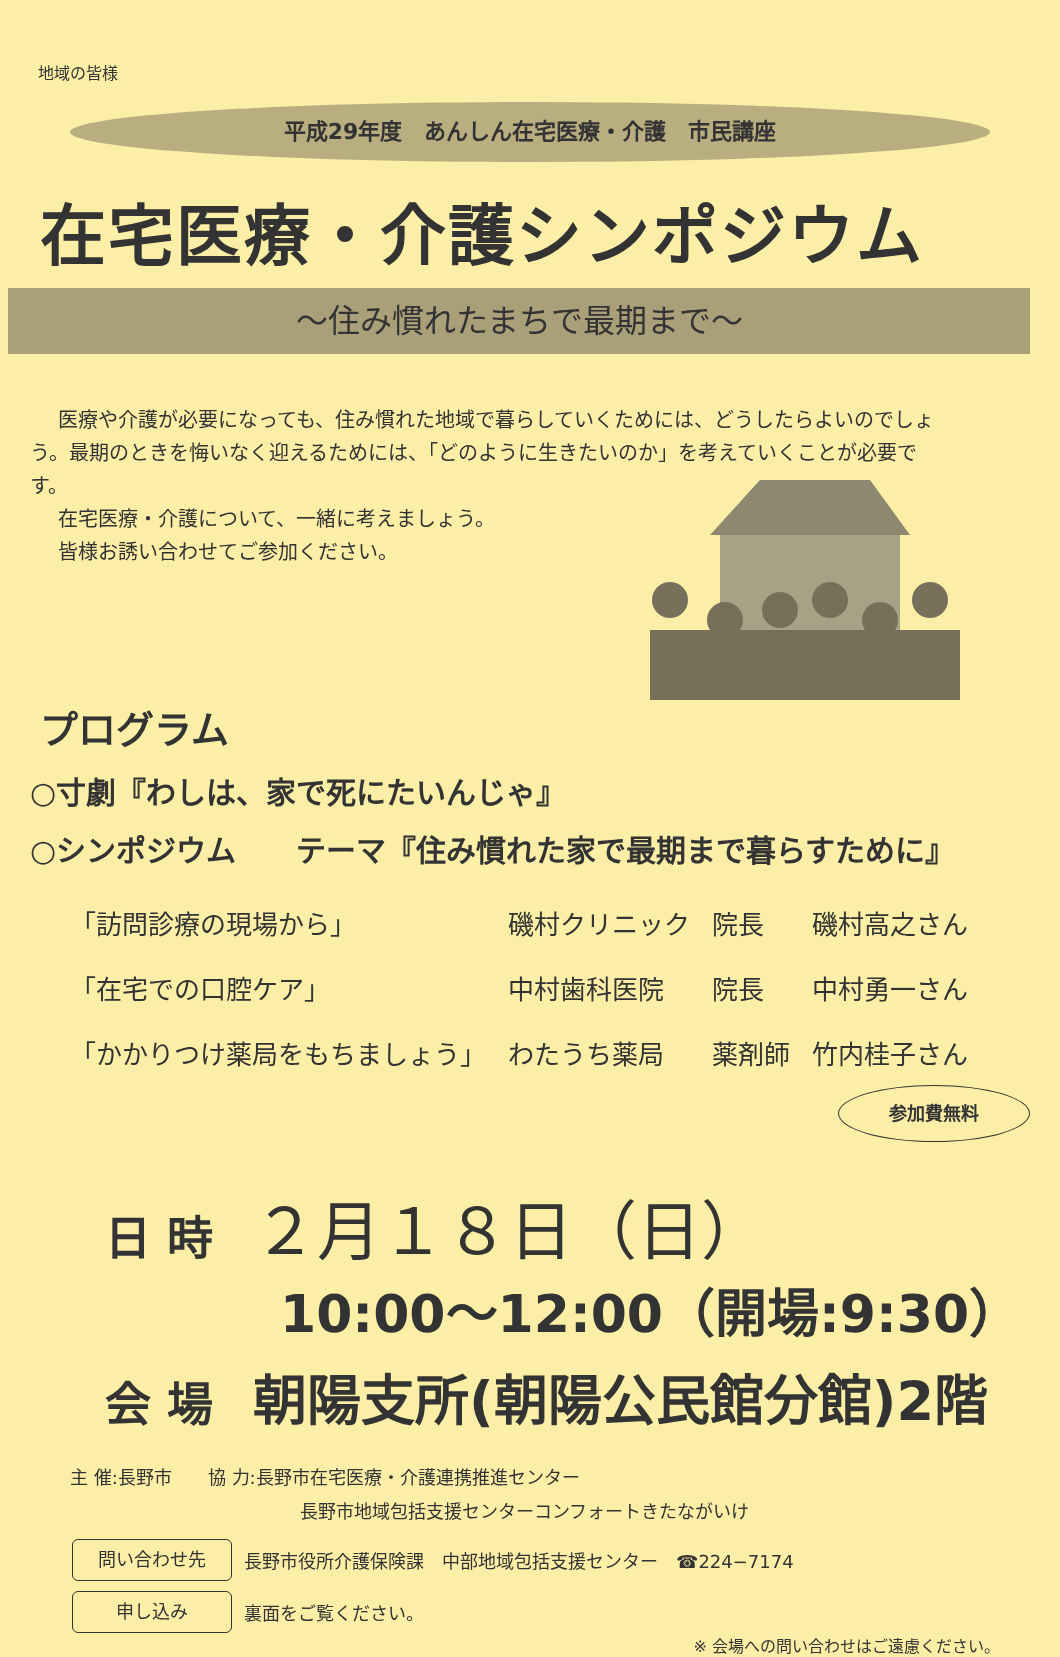地域の皆様
平成29年度　あんしん在宅医療・介護　市民講座
在宅医療・介護シンポジウム
～住み慣れたまちで最期まで～
医療や介護が必要になっても、住み慣れた地域で暮らしていくためには、どうしたらよいのでしょう。最期のときを悔いなく迎えるためには、「どのように生きたいのか」を考えていくことが必要です。
在宅医療・介護について、一緒に考えましょう。
皆様お誘い合わせてご参加ください。
プログラム
○寸劇『わしは、家で死にたいんじゃ』
○シンポジウム　　テーマ『住み慣れた家で最期まで暮らすために』
| 「訪問診療の現場から」 | 磯村クリニック | 院長 | 磯村高之さん |
| 「在宅での口腔ケア」 | 中村歯科医院 | 院長 | 中村勇一さん |
| 「かかりつけ薬局をもちましょう」 | わたうち薬局 | 薬剤師 | 竹内桂子さん |
日 時 ２月１８日（日）
参加費無料
10:00～12:00（開場:9:30）
会 場 朝陽支所(朝陽公民館分館)2階
主 催:長野市　　協 力:長野市在宅医療・介護連携推進センター
長野市地域包括支援センターコンフォートきたながいけ
問い合わせ先
長野市役所介護保険課　中部地域包括支援センター　☎224−7174
申し込み
裏面をご覧ください。
※ 会場への問い合わせはご遠慮ください。